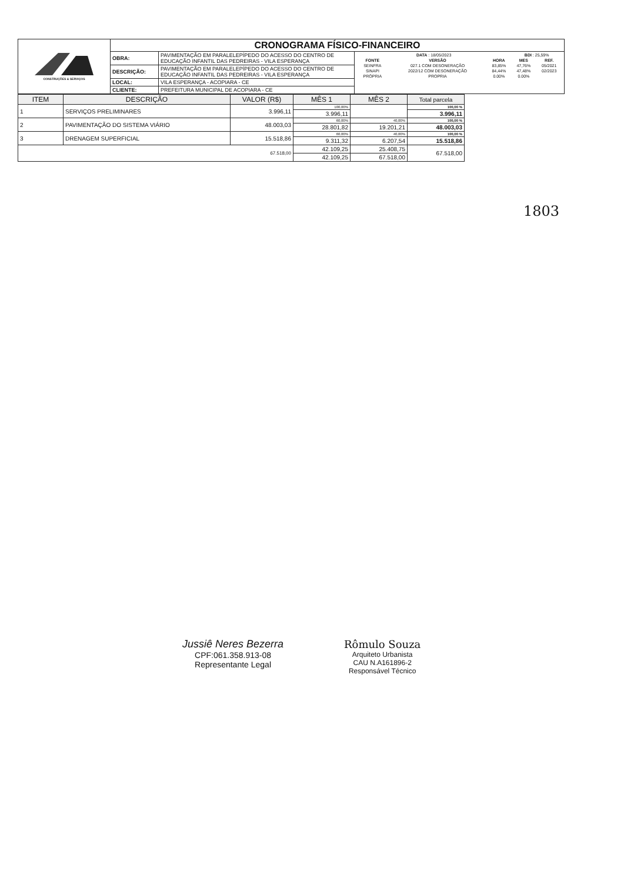| CONSTRUÇÕES & SERVIÇOS | CRONOGRAMA FÍSICO-FINANCEIRO | | |
| | OBRA: | PAVIMENTAÇÃO EM PARALELEPÍPEDO DO ACESSO DO CENTRO DE EDUCAÇÃO INFANTIL DAS PEDREIRAS - VILA ESPERANÇA | / DATA : 18/05/2023 / / / BDI : 25,59% / / / FONTE / VERSÃO / HORA / MES / REF. / / SEINFRA / 027.1 COM DESONERAÇÃO / 83,85% / 47,76% / 05/2021 / / SINAPI / 2022/12 COM DESONERAÇÃO / 84,44% / 47,48% / 02/2023 / / PRÓPRIA / PROPRIA / 0.00% / 0.00% / / |
| | DESCRIÇÃO: | PAVIMENTAÇÃO EM PARALELEPÍPEDO DO ACESSO DO CENTRO DE EDUCAÇÃO INFANTIL DAS PEDREIRAS - VILA ESPERANÇA | |
| | LOCAL: | VILA ESPERANÇA - ACOPIARA - CE | |
| | CLIENTE: | PREFEITURA MUNICIPAL DE ACOPIARA - CE | |
| ITEM | DESCRIÇÃO | VALOR (R$) | MÊS 1 | MÊS 2 | Total parcela |
| --- | --- | --- | --- | --- | --- |
| 1 | SERVIÇOS PRELIMINARES | 3.996,11 | 100,00% | | 100,00 % |
| | | | 3.996,11 | | 3.996,11 |
| 2 | PAVIMENTAÇÃO DO SISTEMA VIÁRIO | 48.003,03 | 60,00% | 40,00% | 100,00 % |
| | | | 28.801,82 | 19.201,21 | 48.003,03 |
| 3 | DRENAGEM SUPERFICIAL | 15.518,86 | 60,00% | 40,00% | 100,00 % |
| | | | 9.311,32 | 6.207,54 | 15.518,86 |
| 67.518,00 | | | 42.109,25 | 25.408,75 | 67.518,00 |
| | | | 42.109,25 | 67.518,00 | |
1803
Jussiê Neres Bezerra
CPF:061.358.913-08
Representante Legal
Rômulo Souza
Arquiteto Urbanista
CAU N.A161896-2
Responsável Técnico